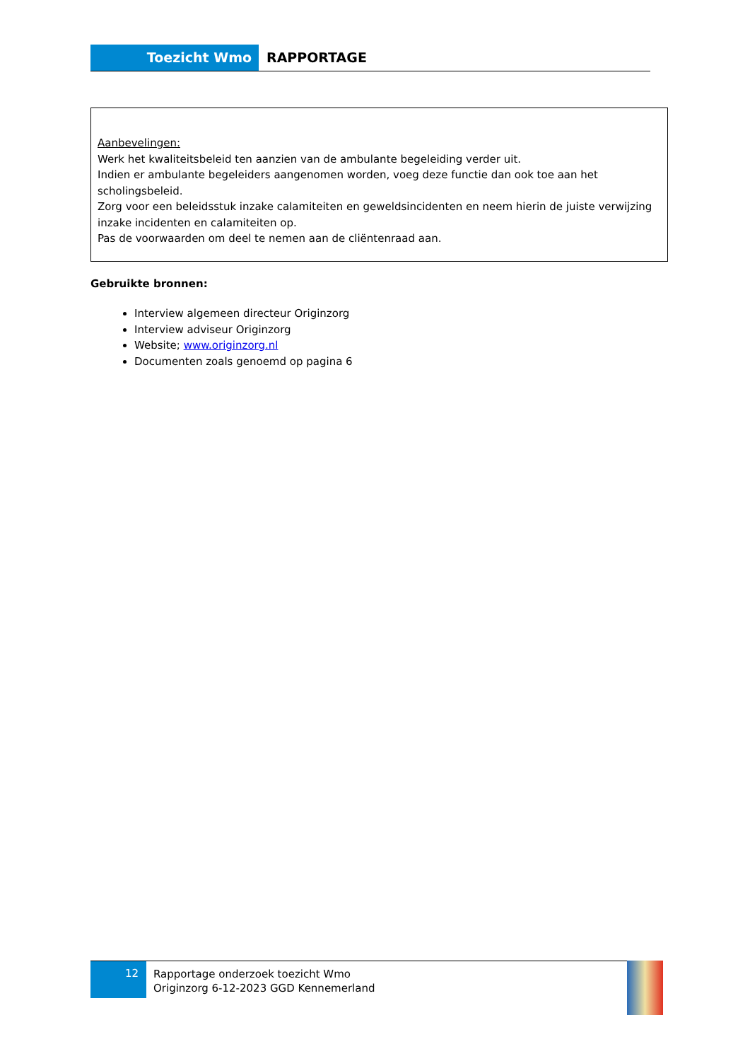Toezicht Wmo RAPPORTAGE
Aanbevelingen:
Werk het kwaliteitsbeleid ten aanzien van de ambulante begeleiding verder uit.
Indien er ambulante begeleiders aangenomen worden, voeg deze functie dan ook toe aan het scholingsbeleid.
Zorg voor een beleidsstuk inzake calamiteiten en geweldsincidenten en neem hierin de juiste verwijzing inzake incidenten en calamiteiten op.
Pas de voorwaarden om deel te nemen aan de cliëntenraad aan.
Gebruikte bronnen:
Interview algemeen directeur Originzorg
Interview adviseur Originzorg
Website; www.originzorg.nl
Documenten zoals genoemd op pagina 6
12
Rapportage onderzoek toezicht Wmo
Originzorg 6-12-2023 GGD Kennemerland